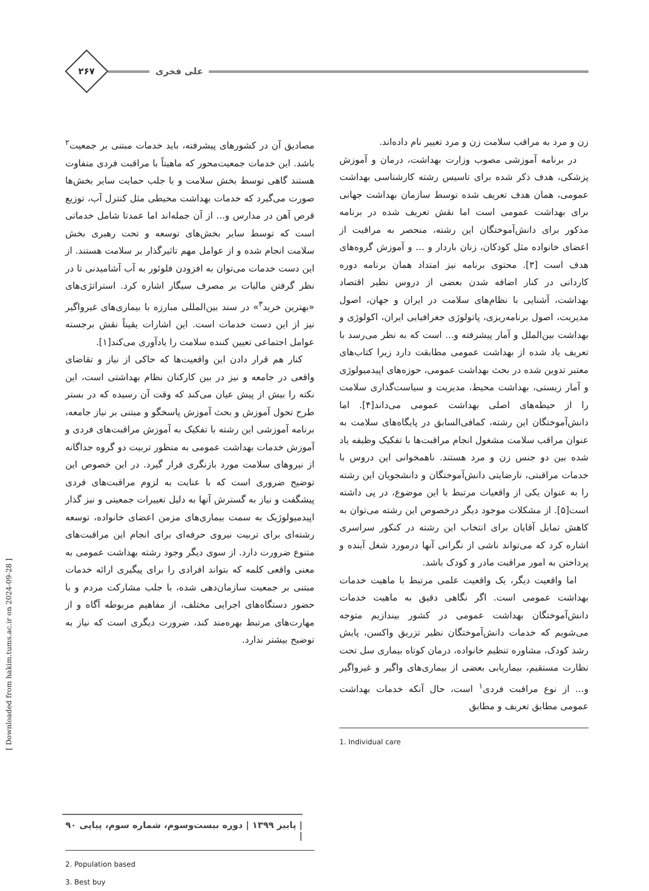علی فخری
۲۶۷
زن و مرد به مراقب سلامت زن و مرد تغییر نام داده‌اند.
در برنامه آموزشی مصوب وزارت بهداشت، درمان و آموزش پزشکی، هدف ذکر شده برای تاسیس رشته کارشناسی بهداشت عمومی، همان هدف تعریف شده توسط سازمان بهداشت جهانی برای بهداشت عمومی است اما نقش تعریف شده در برنامه مذکور برای دانش‌آموختگان این رشته، منحصر به مراقبت از اعضای خانواده مثل کودکان، زنان باردار و ... و آموزش گروه‌های هدف است [۳]. محتوی برنامه نیز امتداد همان برنامه دوره کاردانی در کنار اضافه شدن بعضی از دروس نظیر اقتصاد بهداشت، آشنایی با نظام‌های سلامت در ایران و جهان، اصول مدیریت، اصول برنامه‌ریزی، پاتولوژی جغرافیایی ایران، اکولوژی و بهداشت بین‌الملل و آمار پیشرفته و... است که به نظر می‌رسد با تعریف یاد شده از بهداشت عمومی مطابقت دارد زیرا کتاب‌های معتبر تدوین شده در بحث بهداشت عمومی، حوزه‌های اپیدمیولوژی و آمار زیستی، بهداشت محیط، مدیریت و سیاست‌گذاری سلامت را از حیطه‌های اصلی بهداشت عمومی می‌داند[۴]. اما دانش‌آموختگان این رشته، کمافی‌السابق در پایگاه‌های سلامت به عنوان مراقب سلامت مشغول انجام مراقبت‌ها با تفکیک وظیفه یاد شده بین دو جنس زن و مرد هستند. ناهمخوانی این دروس با خدمات مراقبتی، نارضایتی دانش‌آموختگان و دانشجویان این رشته را به عنوان یکی از واقعیات مرتبط با این موضوع، در پی داشته است[۵]. از مشکلات موجود دیگر درخصوص این رشته می‌توان به کاهش تمایل آقایان برای انتخاب این رشته در کنکور سراسری اشاره کرد که می‌تواند ناشی از نگرانی آنها درمورد شغل آینده و پرداختن به امور مراقبت مادر و کودک باشد.
اما واقعیت دیگر، یک واقعیت علمی مرتبط با ماهیت خدمات بهداشت عمومی است. اگر نگاهی دقیق به ماهیت خدمات دانش‌آموختگان بهداشت عمومی در کشور بیندازیم متوجه می‌شویم که خدمات دانش‌آموختگان نظیر تزریق واکسن، پایش رشد کودک، مشاوره تنظیم خانواده، درمان کوتاه بیماری سل تحت نظارت مستقیم، بیماریابی بعضی از بیماری‌های واگیر و غیرواگیر و... از نوع مراقبت فردی<sup>۱</sup> است، حال آنکه خدمات بهداشت عمومی مطابق تعریف و مطابق
1. Individual care
مصادیق آن در کشورهای پیشرفته، باید خدمات مبتنی بر جمعیت<sup>۲</sup> باشد. این خدمات جمعیت‌محور که ماهیتاً با مراقبت فردی متفاوت هستند گاهی توسط بخش سلامت و با جلب حمایت سایر بخش‌ها صورت می‌گیرد که خدمات بهداشت محیطی مثل کنترل آب، توزیع قرص آهن در مدارس و... از آن جمله‌اند اما عمدتا شامل خدماتی است که توسط سایر بخش‌های توسعه و تحت رهبری بخش سلامت انجام شده و از عوامل مهم تاثیرگذار بر سلامت هستند. از این دست خدمات می‌توان به افزودن فلوئور به آب آشامیدنی تا در نظر گرفتن مالیات بر مصرف سیگار اشاره کرد. استراتژی‌های «بهترین خرید<sup>۳</sup>» در سند بین‌المللی مبارزه با بیماری‌های غیرواگیر نیز از این دست خدمات است. این اشارات یقیناً نقش برجسته عوامل اجتماعی تعیین کننده سلامت را یادآوری می‌کند[۱].
کنار هم قرار دادن این واقعیت‌ها که حاکی از نیاز و تقاضای واقعی در جامعه و نیز در بین کارکنان نظام بهداشتی است، این نکته را بیش از پیش عیان می‌کند که وقت آن رسیده که در بستر طرح تحول آموزش و بحث آموزش پاسخگو و مبتنی بر نیاز جامعه، برنامه آموزشی این رشته با تفکیک به آموزش مراقبت‌های فردی و آموزش خدمات بهداشت عمومی به منظور تربیت دو گروه جداگانه از نیروهای سلامت مورد بازنگری قرار گیرد. در این خصوص این توضیح ضروری است که با عنایت به لزوم مراقبت‌های فردی پیشگفت و نیاز به گسترش آنها به دلیل تغییرات جمعیتی و نیز گذار اپیدمیولوژیک به سمت بیماری‌های مزمن اعضای خانواده، توسعه رشته‌ای برای تربیت نیروی حرفه‌ای برای انجام این مراقبت‌های متنوع ضرورت دارد. از سوی دیگر وجود رشته بهداشت عمومی به معنی واقعی کلمه که بتواند افرادی را برای پیگیری ارائه خدمات مبتنی بر جمعیت سازمان‌دهی شده، با جلب مشارکت مردم و با حضور دستگاه‌های اجرایی مختلف، از مفاهیم مربوطه آگاه و از مهارت‌های مرتبط بهره‌مند کند، ضرورت دیگری است که نیاز به توضیح بیشتر ندارد.
2. Population based
3. Best buy
[ Downloaded from hakim.tums.ac.ir on 2024-09-28 ]
| پاییز ۱۳۹۹ | دوره بیست‌وسوم، شماره سوم، پیاپی ۹۰ |